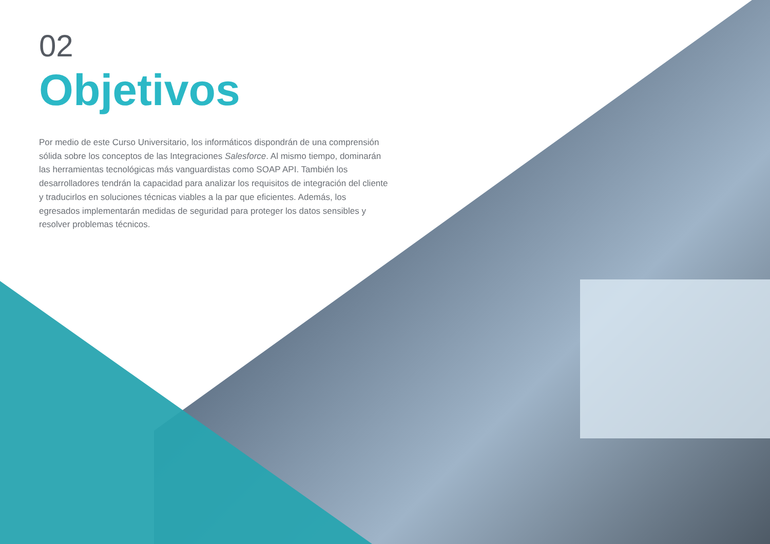02
Objetivos
Por medio de este Curso Universitario, los informáticos dispondrán de una comprensión sólida sobre los conceptos de las Integraciones Salesforce. Al mismo tiempo, dominarán las herramientas tecnológicas más vanguardistas como SOAP API. También los desarrolladores tendrán la capacidad para analizar los requisitos de integración del cliente y traducirlos en soluciones técnicas viables a la par que eficientes. Además, los egresados implementarán medidas de seguridad para proteger los datos sensibles y resolver problemas técnicos.